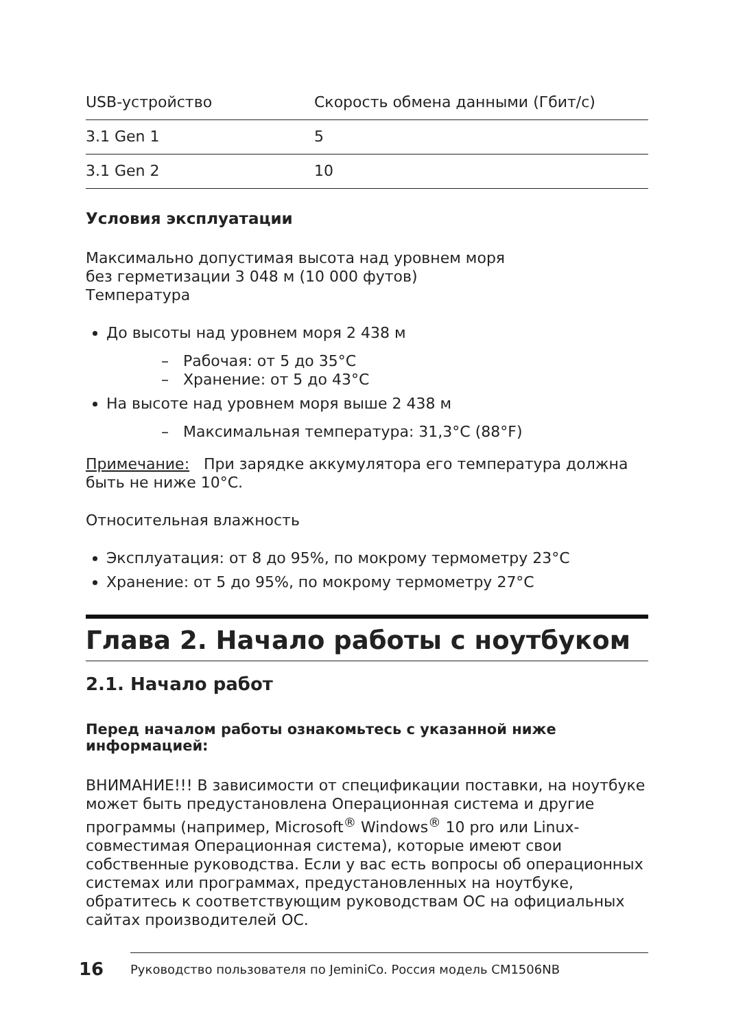| USB-устройство | Скорость обмена данными (Гбит/с) |
| 3.1 Gen 1 | 5 |
| 3.1 Gen 2 | 10 |
Условия эксплуатации
Максимально допустимая высота над уровнем моря
без герметизации 3 048 м (10 000 футов)
Температура
До высоты над уровнем моря 2 438 м
– Рабочая: от 5 до 35°C
– Хранение: от 5 до 43°C
На высоте над уровнем моря выше 2 438 м
– Максимальная температура: 31,3°C (88°F)
Примечание: При зарядке аккумулятора его температура должна быть не ниже 10°C.
Относительная влажность
Эксплуатация: от 8 до 95%, по мокрому термометру 23°C
Хранение: от 5 до 95%, по мокрому термометру 27°C
Глава 2. Начало работы с ноутбуком
2.1. Начало работ
Перед началом работы ознакомьтесь с указанной ниже информацией:
ВНИМАНИЕ!!! В зависимости от спецификации поставки, на ноутбуке может быть предустановлена Операционная система и другие программы (например, Microsoft<sup>®</sup> Windows<sup>®</sup> 10 pro или Linux-совместимая Операционная система), которые имеют свои собственные руководства. Если у вас есть вопросы об операционных системах или программах, предустановленных на ноутбуке, обратитесь к соответствующим руководствам ОС на официальных сайтах производителей ОС.
16
Руководство пользователя по JeminiCo. Россия модель CM1506NB